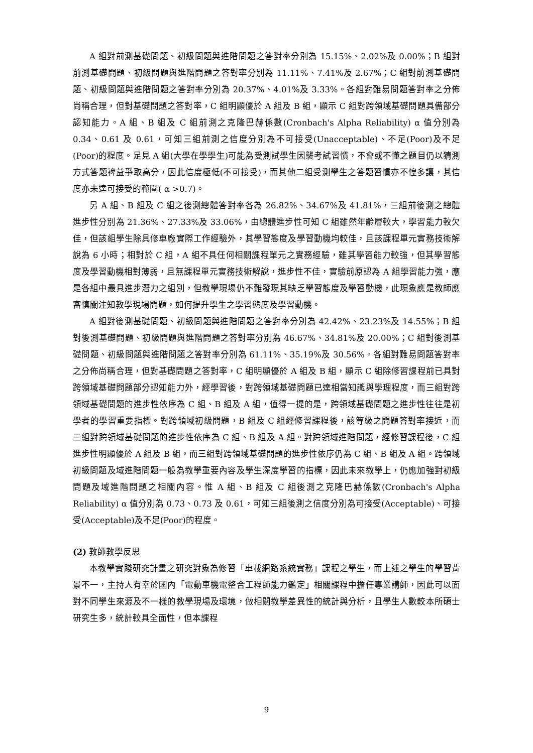A 組對前測基礎問題、初級問題與進階問題之答對率分別為 15.15%、2.02%及 0.00%；B 組對前測基礎問題、初級問題與進階問題之答對率分別為 11.11%、7.41%及 2.67%；C 組對前測基礎問題、初級問題與進階問題之答對率分別為 20.37%、4.01%及 3.33%。各組對難易問題答對率之分佈尚稱合理，但對基礎問題之答對率，C 組明顯優於 A 組及 B 組，顯示 C 組對跨領域基礎問題具備部分認知能力。A 組、B 組及 C 組前測之克隆巴赫係數(Cronbach's Alpha Reliability) α 值分別為 0.34、0.61 及 0.61，可知三組前測之信度分別為不可接受(Unacceptable)、不足(Poor)及不足(Poor)的程度。足見 A 組(大學在學學生)可能為受測試學生因襲考試習慣，不會或不懂之題目仍以猜測方式答題裨益爭取高分，因此信度極低(不可接受)，而其他二組受測學生之答題習慣亦不惶多讓，其信度亦未達可接受的範圍( α >0.7)。
另 A 組、B 組及 C 組之後測總體答對率各為 26.82%、34.67%及 41.81%，三組前後測之總體進步性分別為 21.36%、27.33%及 33.06%，由總體進步性可知 C 組雖然年齡層較大，學習能力較欠佳，但該組學生除具修車廠實際工作經驗外，其學習態度及學習動機均較佳，且該課程單元實務技術解說為 6 小時；相對於 C 組，A 組不具任何相關課程單元之實務經驗，雖其學習能力較強，但其學習態度及學習動機相對薄弱，且無課程單元實務技術解說，進步性不佳，實驗前原認為 A 組學習能力強，應是各組中最具進步潛力之組別，但教學現場仍不難發現其缺乏學習態度及學習動機，此現象應是教師應審慎關注知教學現場問題，如何提升學生之學習態度及學習動機。
A 組對後測基礎問題、初級問題與進階問題之答對率分別為 42.42%、23.23%及 14.55%；B 組對後測基礎問題、初級問題與進階問題之答對率分別為 46.67%、34.81%及 20.00%；C 組對後測基礎問題、初級問題與進階問題之答對率分別為 61.11%、35.19%及 30.56%。各組對難易問題答對率之分佈尚稱合理，但對基礎問題之答對率，C 組明顯優於 A 組及 B 組，顯示 C 組除修習課程前已具對跨領域基礎問題部分認知能力外，經學習後，對跨領域基礎問題已達相當知識與學理程度，而三組對跨領域基礎問題的進步性依序為 C 組、B 組及 A 組，值得一提的是，跨領域基礎問題之進步性往往是初學者的學習重要指標。對跨領域初級問題，B 組及 C 組經修習課程後，該等級之問題答對率接近，而三組對跨領域基礎問題的進步性依序為 C 組、B 組及 A 組。對跨領域進階問題，經修習課程後，C 組進步性明顯優於 A 組及 B 組，而三組對跨領域基礎問題的進步性依序仍為 C 組、B 組及 A 組。跨領域初級問題及域進階問題一般為教學重要內容及學生深度學習的指標，因此未來教學上，仍應加強對初級問題及域進階問題之相關內容。惟 A 組、B 組及 C 組後測之克隆巴赫係數(Cronbach's Alpha Reliability) α 值分別為 0.73、0.73 及 0.61，可知三組後測之信度分別為可接受(Acceptable)、可接受(Acceptable)及不足(Poor)的程度。
(2) 教師教學反思
本教學實踐研究計畫之研究對象為修習「車載網路系統實務」課程之學生，而上述之學生的學習背景不一，主持人有幸於國內「電動車機電整合工程師能力鑑定」相關課程中擔任專業講師，因此可以面對不同學生來源及不一樣的教學現場及環境，做相關教學差異性的統計與分析，且學生人數較本所碩士研究生多，統計較具全面性，但本課程
9